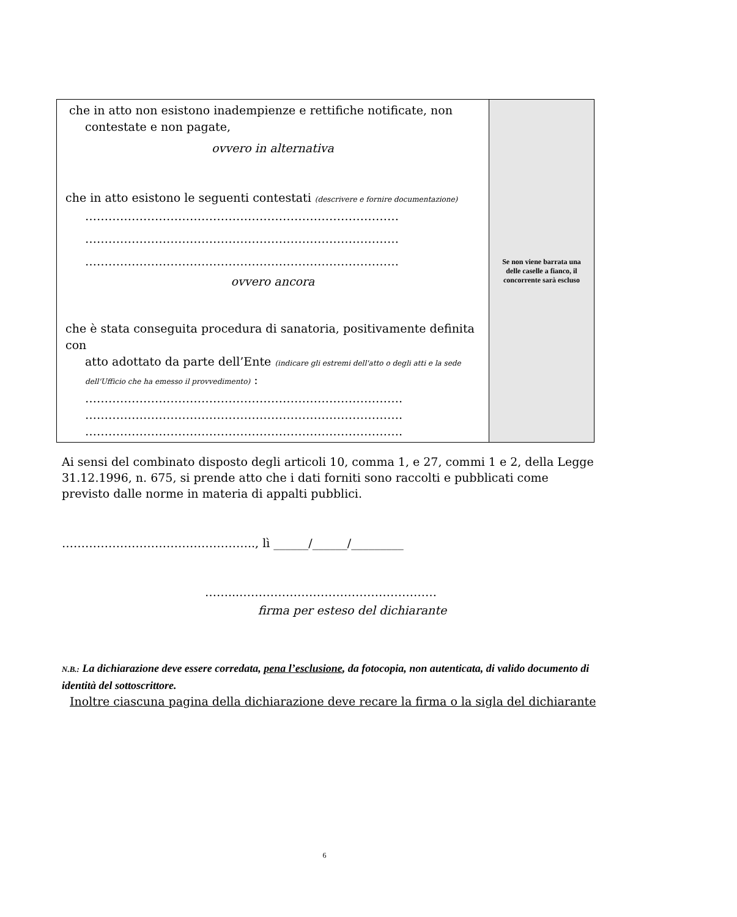| che in atto non esistono inadempienze e rettifiche notificate, non contestate e non pagate, ovvero in alternativa che in atto esistono le seguenti contestati (descrivere e fornire documentazione) ……………………………………………………………………… ……………………………………………………………………… ……………………………………………………………………… ovvero ancora che è stata conseguita procedura di sanatoria, positivamente definita con atto adottato da parte dell’Ente (indicare gli estremi dell'atto o degli atti e la sede dell'Ufficio che ha emesso il provvedimento) : ………………………………………………………………………. ………………………………………………………………………. ………………………………………………………………………. | Se non viene barrata una delle caselle a fianco, il concorrente sarà escluso |
Ai sensi del combinato disposto degli articoli 10, comma 1, e 27, commi 1 e 2, della Legge 31.12.1996, n. 675, si prende atto che i dati forniti sono raccolti e pubblicati come previsto dalle norme in materia di appalti pubblici.
………………………………………….., lì ______/______/_________
……...……………………………………………
firma per esteso del dichiarante
N.B.: La dichiarazione deve essere corredata, pena l’esclusione, da fotocopia, non autenticata, di valido documento di identità del sottoscrittore.
Inoltre ciascuna pagina della dichiarazione deve recare la firma o la sigla del dichiarante
6